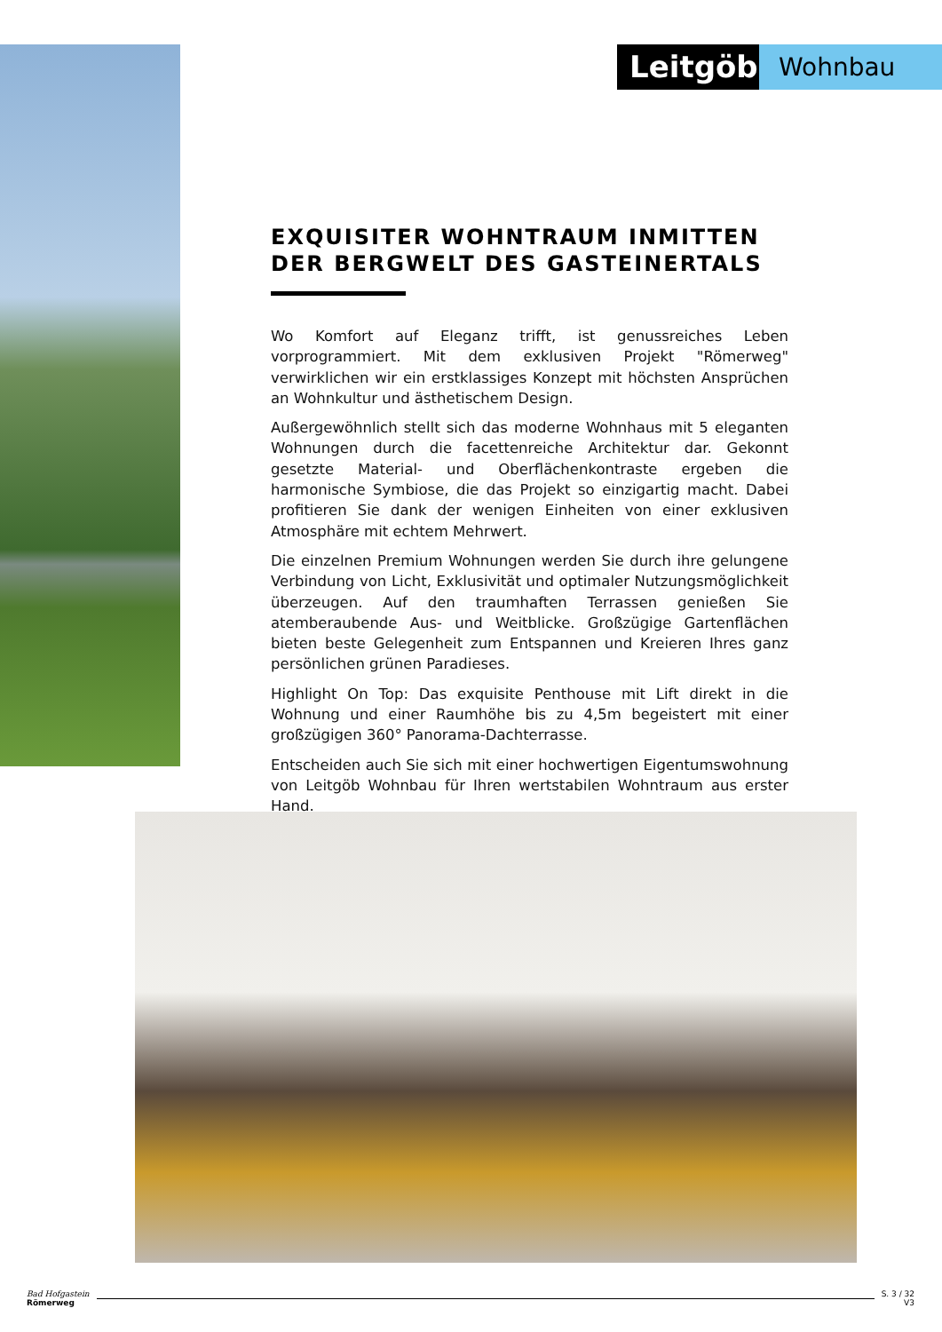Leitgöb
Wohnbau
EXQUISITER WOHNTRAUM INMITTEN DER BERGWELT DES GASTEINERTALS
Wo Komfort auf Eleganz trifft, ist genussreiches Leben vorprogrammiert. Mit dem exklusiven Projekt "Römerweg" verwirklichen wir ein erstklassiges Konzept mit höchsten Ansprüchen an Wohnkultur und ästhetischem Design.
Außergewöhnlich stellt sich das moderne Wohnhaus mit 5 eleganten Wohnungen durch die facettenreiche Architektur dar. Gekonnt gesetzte Material- und Oberflächenkontraste ergeben die harmonische Symbiose, die das Projekt so einzigartig macht. Dabei profitieren Sie dank der wenigen Einheiten von einer exklusiven Atmosphäre mit echtem Mehrwert.
Die einzelnen Premium Wohnungen werden Sie durch ihre gelungene Verbindung von Licht, Exklusivität und optimaler Nutzungsmöglichkeit überzeugen. Auf den traumhaften Terrassen genießen Sie atemberaubende Aus- und Weitblicke. Großzügige Gartenflächen bieten beste Gelegenheit zum Entspannen und Kreieren Ihres ganz persönlichen grünen Paradieses.
Highlight On Top: Das exquisite Penthouse mit Lift direkt in die Wohnung und einer Raumhöhe bis zu 4,5m begeistert mit einer großzügigen 360° Panorama-Dachterrasse.
Entscheiden auch Sie sich mit einer hochwertigen Eigentumswohnung von Leitgöb Wohnbau für Ihren wertstabilen Wohntraum aus erster Hand.
Bad Hofgastein
Römerweg
S. 3 / 32
V3